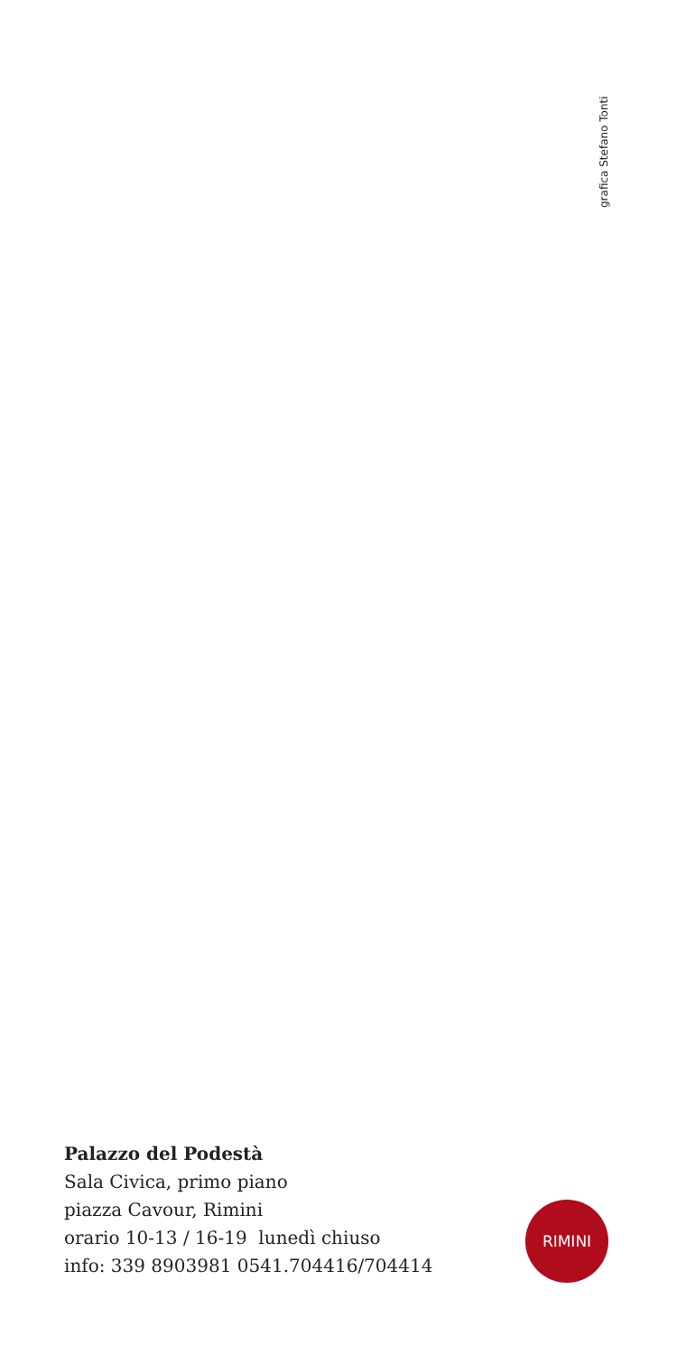grafica Stefano Tonti
Palazzo del Podestà
Sala Civica, primo piano
piazza Cavour, Rimini
orario 10-13 / 16-19 lunedì chiuso
info: 339 8903981 0541.704416/704414
RIMINI